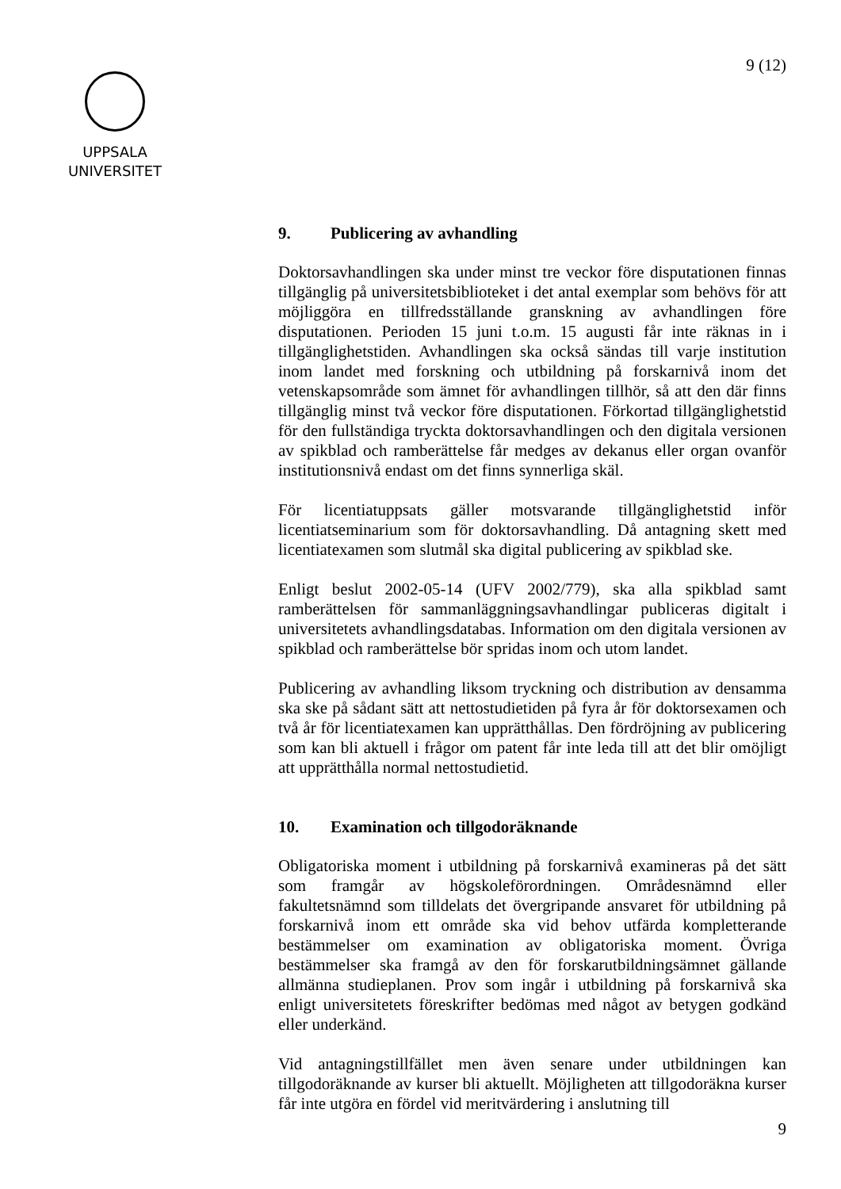9 (12)
UPPSALA
UNIVERSITET
9. Publicering av avhandling
Doktorsavhandlingen ska under minst tre veckor före disputationen finnas tillgänglig på universitetsbiblioteket i det antal exemplar som behövs för att möjliggöra en tillfredsställande granskning av avhandlingen före disputationen. Perioden 15 juni t.o.m. 15 augusti får inte räknas in i tillgänglighetstiden. Avhandlingen ska också sändas till varje institution inom landet med forskning och utbildning på forskarnivå inom det vetenskapsområde som ämnet för avhandlingen tillhör, så att den där finns tillgänglig minst två veckor före disputationen. Förkortad tillgänglighetstid för den fullständiga tryckta doktorsavhandlingen och den digitala versionen av spikblad och ramberättelse får medges av dekanus eller organ ovanför institutionsnivå endast om det finns synnerliga skäl.
För licentiatuppsats gäller motsvarande tillgänglighetstid inför licentiatseminarium som för doktorsavhandling. Då antagning skett med licentiatexamen som slutmål ska digital publicering av spikblad ske.
Enligt beslut 2002-05-14 (UFV 2002/779), ska alla spikblad samt ramberättelsen för sammanläggningsavhandlingar publiceras digitalt i universitetets avhandlingsdatabas. Information om den digitala versionen av spikblad och ramberättelse bör spridas inom och utom landet.
Publicering av avhandling liksom tryckning och distribution av densamma ska ske på sådant sätt att nettostudietiden på fyra år för doktorsexamen och två år för licentiatexamen kan upprätthållas. Den fördröjning av publicering som kan bli aktuell i frågor om patent får inte leda till att det blir omöjligt att upprätthålla normal nettostudietid.
10. Examination och tillgodoräknande
Obligatoriska moment i utbildning på forskarnivå examineras på det sätt som framgår av högskoleförordningen. Områdesnämnd eller fakultetsnämnd som tilldelats det övergripande ansvaret för utbildning på forskarnivå inom ett område ska vid behov utfärda kompletterande bestämmelser om examination av obligatoriska moment. Övriga bestämmelser ska framgå av den för forskarutbildningsämnet gällande allmänna studieplanen. Prov som ingår i utbildning på forskarnivå ska enligt universitetets föreskrifter bedömas med något av betygen godkänd eller underkänd.
Vid antagningstillfället men även senare under utbildningen kan tillgodoräknande av kurser bli aktuellt. Möjligheten att tillgodoräkna kurser får inte utgöra en fördel vid meritvärdering i anslutning till
9